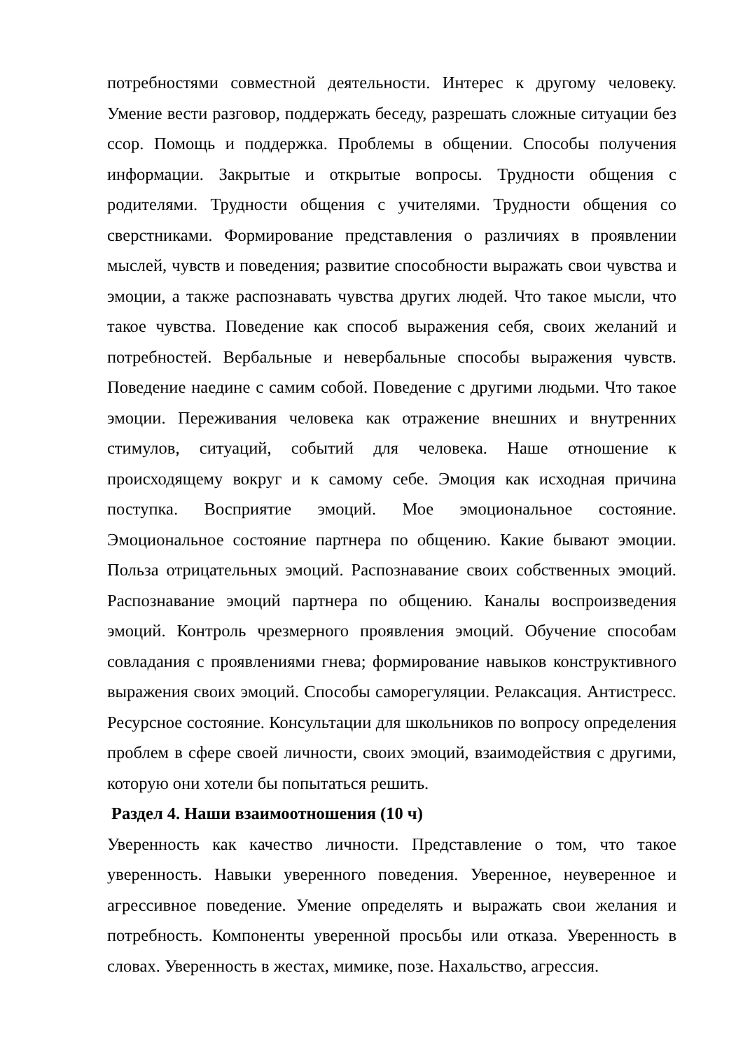потребностями совместной деятельности. Интерес к другому человеку. Умение вести разговор, поддержать беседу, разрешать сложные ситуации без ссор. Помощь и поддержка. Проблемы в общении. Способы получения информации. Закрытые и открытые вопросы. Трудности общения с родителями. Трудности общения с учителями. Трудности общения со сверстниками. Формирование представления о различиях в проявлении мыслей, чувств и поведения; развитие способности выражать свои чувства и эмоции, а также распознавать чувства других людей. Что такое мысли, что такое чувства. Поведение как способ выражения себя, своих желаний и потребностей. Вербальные и невербальные способы выражения чувств. Поведение наедине с самим собой. Поведение с другими людьми. Что такое эмоции. Переживания человека как отражение внешних и внутренних стимулов, ситуаций, событий для человека. Наше отношение к происходящему вокруг и к самому себе. Эмоция как исходная причина поступка. Восприятие эмоций. Мое эмоциональное состояние. Эмоциональное состояние партнера по общению. Какие бывают эмоции. Польза отрицательных эмоций. Распознавание своих собственных эмоций. Распознавание эмоций партнера по общению. Каналы воспроизведения эмоций. Контроль чрезмерного проявления эмоций. Обучение способам совладания с проявлениями гнева; формирование навыков конструктивного выражения своих эмоций. Способы саморегуляции. Релаксация. Антистресс. Ресурсное состояние. Консультации для школьников по вопросу определения проблем в сфере своей личности, своих эмоций, взаимодействия с другими, которую они хотели бы попытаться решить.
Раздел 4. Наши взаимоотношения (10 ч)
Уверенность как качество личности. Представление о том, что такое уверенность. Навыки уверенного поведения. Уверенное, неуверенное и агрессивное поведение. Умение определять и выражать свои желания и потребность. Компоненты уверенной просьбы или отказа. Уверенность в словах. Уверенность в жестах, мимике, позе. Нахальство, агрессия.